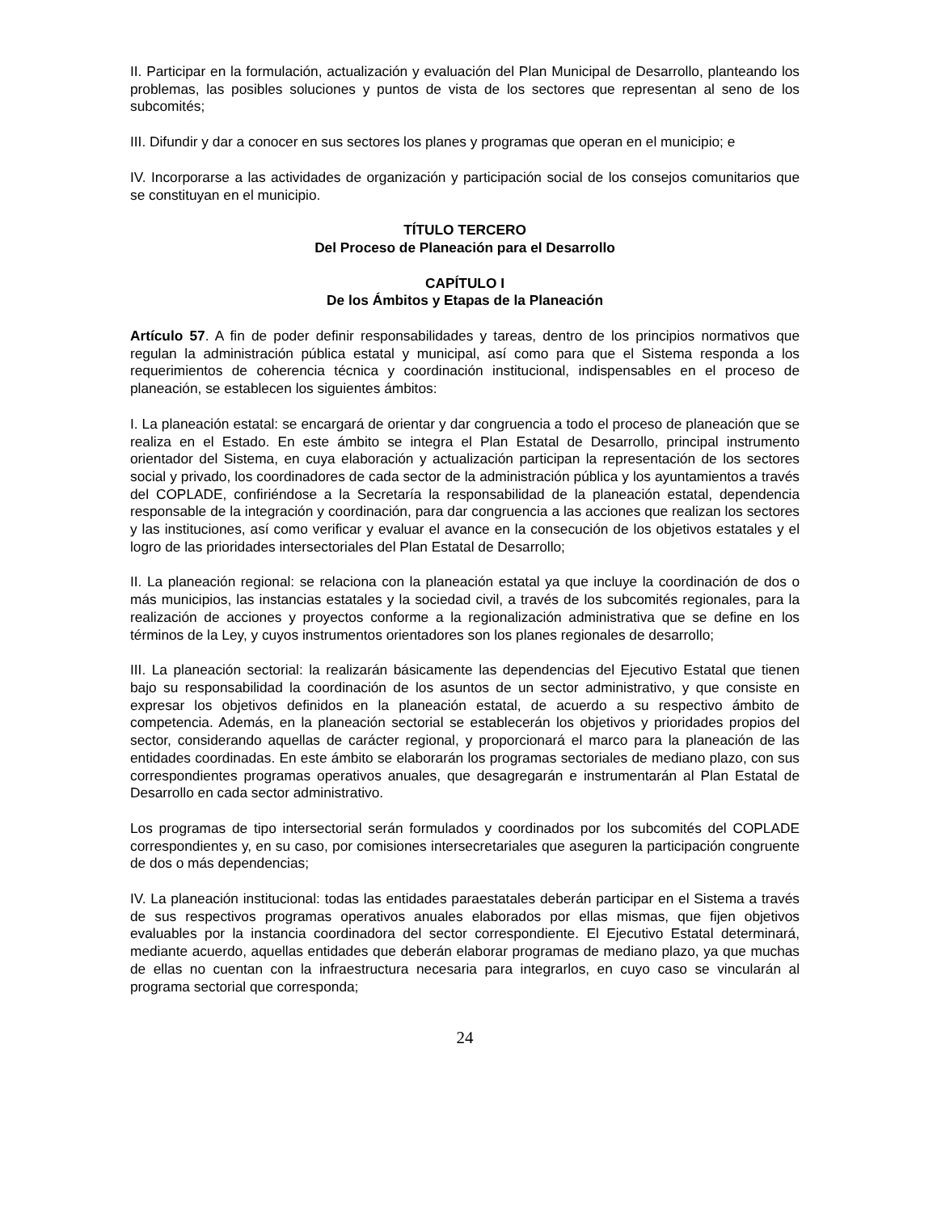II. Participar en la formulación, actualización y evaluación del Plan Municipal de Desarrollo, planteando los problemas, las posibles soluciones y puntos de vista de los sectores que representan al seno de los subcomités;
III. Difundir y dar a conocer en sus sectores los planes y programas que operan en el municipio; e
IV. Incorporarse a las actividades de organización y participación social de los consejos comunitarios que se constituyan en el municipio.
TÍTULO TERCERO
Del Proceso de Planeación para el Desarrollo
CAPÍTULO I
De los Ámbitos y Etapas de la Planeación
Artículo 57. A fin de poder definir responsabilidades y tareas, dentro de los principios normativos que regulan la administración pública estatal y municipal, así como para que el Sistema responda a los requerimientos de coherencia técnica y coordinación institucional, indispensables en el proceso de planeación, se establecen los siguientes ámbitos:
I. La planeación estatal: se encargará de orientar y dar congruencia a todo el proceso de planeación que se realiza en el Estado. En este ámbito se integra el Plan Estatal de Desarrollo, principal instrumento orientador del Sistema, en cuya elaboración y actualización participan la representación de los sectores social y privado, los coordinadores de cada sector de la administración pública y los ayuntamientos a través del COPLADE, confiriéndose a la Secretaría la responsabilidad de la planeación estatal, dependencia responsable de la integración y coordinación, para dar congruencia a las acciones que realizan los sectores y las instituciones, así como verificar y evaluar el avance en la consecución de los objetivos estatales y el logro de las prioridades intersectoriales del Plan Estatal de Desarrollo;
II. La planeación regional: se relaciona con la planeación estatal ya que incluye la coordinación de dos o más municipios, las instancias estatales y la sociedad civil, a través de los subcomités regionales, para la realización de acciones y proyectos conforme a la regionalización administrativa que se define en los términos de la Ley, y cuyos instrumentos orientadores son los planes regionales de desarrollo;
III. La planeación sectorial: la realizarán básicamente las dependencias del Ejecutivo Estatal que tienen bajo su responsabilidad la coordinación de los asuntos de un sector administrativo, y que consiste en expresar los objetivos definidos en la planeación estatal, de acuerdo a su respectivo ámbito de competencia. Además, en la planeación sectorial se establecerán los objetivos y prioridades propios del sector, considerando aquellas de carácter regional, y proporcionará el marco para la planeación de las entidades coordinadas. En este ámbito se elaborarán los programas sectoriales de mediano plazo, con sus correspondientes programas operativos anuales, que desagregarán e instrumentarán al Plan Estatal de Desarrollo en cada sector administrativo.
Los programas de tipo intersectorial serán formulados y coordinados por los subcomités del COPLADE correspondientes y, en su caso, por comisiones intersecretariales que aseguren la participación congruente de dos o más dependencias;
IV. La planeación institucional: todas las entidades paraestatales deberán participar en el Sistema a través de sus respectivos programas operativos anuales elaborados por ellas mismas, que fijen objetivos evaluables por la instancia coordinadora del sector correspondiente. El Ejecutivo Estatal determinará, mediante acuerdo, aquellas entidades que deberán elaborar programas de mediano plazo, ya que muchas de ellas no cuentan con la infraestructura necesaria para integrarlos, en cuyo caso se vincularán al programa sectorial que corresponda;
24